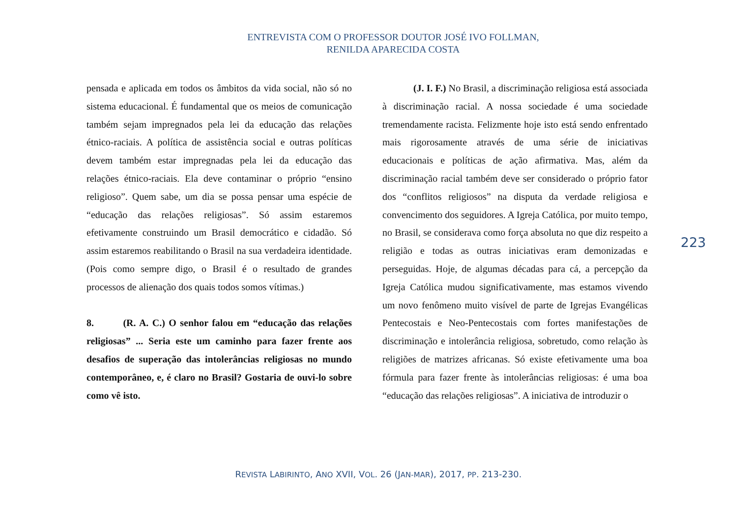ENTREVISTA COM O PROFESSOR DOUTOR JOSÉ IVO FOLLMAN,
RENILDA APARECIDA COSTA
pensada e aplicada em todos os âmbitos da vida social, não só no sistema educacional. É fundamental que os meios de comunicação também sejam impregnados pela lei da educação das relações étnico-raciais. A política de assistência social e outras políticas devem também estar impregnadas pela lei da educação das relações étnico-raciais. Ela deve contaminar o próprio “ensino religioso”. Quem sabe, um dia se possa pensar uma espécie de “educação das relações religiosas”. Só assim estaremos efetivamente construindo um Brasil democrático e cidadão. Só assim estaremos reabilitando o Brasil na sua verdadeira identidade. (Pois como sempre digo, o Brasil é o resultado de grandes processos de alienação dos quais todos somos vítimas.)
8. (R. A. C.) O senhor falou em “educação das relações religiosas” ... Seria este um caminho para fazer frente aos desafios de superação das intolerâncias religiosas no mundo contemporâneo, e, é claro no Brasil? Gostaria de ouvi-lo sobre como vê isto.
(J. I. F.) No Brasil, a discriminação religiosa está associada à discriminação racial. A nossa sociedade é uma sociedade tremendamente racista. Felizmente hoje isto está sendo enfrentado mais rigorosamente através de uma série de iniciativas educacionais e políticas de ação afirmativa. Mas, além da discriminação racial também deve ser considerado o próprio fator dos “conflitos religiosos” na disputa da verdade religiosa e convencimento dos seguidores. A Igreja Católica, por muito tempo, no Brasil, se considerava como força absoluta no que diz respeito a religião e todas as outras iniciativas eram demonizadas e perseguidas. Hoje, de algumas décadas para cá, a percepção da Igreja Católica mudou significativamente, mas estamos vivendo um novo fenômeno muito visível de parte de Igrejas Evangélicas Pentecostais e Neo-Pentecostais com fortes manifestações de discriminação e intolerância religiosa, sobretudo, como relação às religiões de matrizes africanas. Só existe efetivamente uma boa fórmula para fazer frente às intolerâncias religiosas: é uma boa “educação das relações religiosas”. A iniciativa de introduzir o
223
REVISTA LABIRINTO, ANO XVII, VOL. 26 (JAN-MAR), 2017, PP. 213-230.